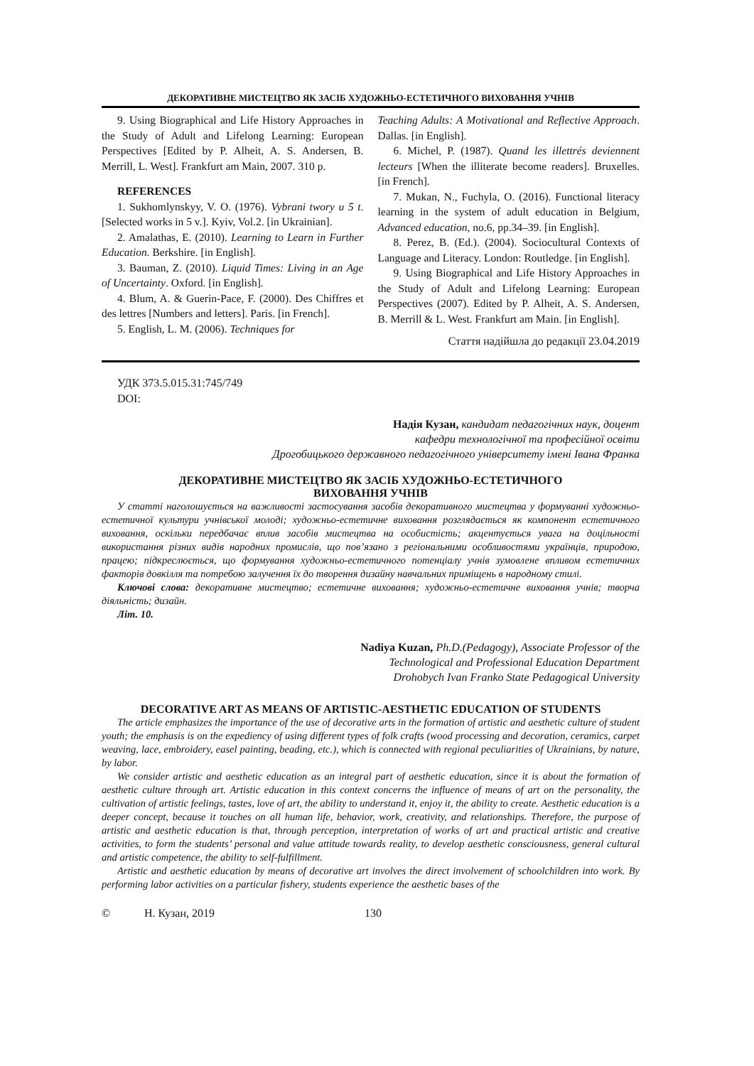ДЕКОРАТИВНЕ МИСТЕЦТВО ЯК ЗАСІБ ХУДОЖНЬО-ЕСТЕТИЧНОГО ВИХОВАННЯ УЧНІВ
9. Using Biographical and Life History Approaches in the Study of Adult and Lifelong Learning: European Perspectives [Edited by P. Alheit, A. S. Andersen, B. Merrill, L. West]. Frankfurt am Main, 2007. 310 p.
REFERENCES
1. Sukhomlynskyy, V. O. (1976). Vybrani twory u 5 t. [Selected works in 5 v.]. Kyiv, Vol.2. [in Ukrainian].
2. Amalathas, E. (2010). Learning to Learn in Further Education. Berkshire. [in English].
3. Bauman, Z. (2010). Liquid Times: Living in an Age of Uncertainty. Oxford. [in English].
4. Blum, A. & Guerin-Pace, F. (2000). Des Chiffres et des lettres [Numbers and letters]. Paris. [in French].
5. English, L. M. (2006). Techniques for
Teaching Adults: A Motivational and Reflective Approach. Dallas. [in English].
6. Michel, P. (1987). Quand les illettrés deviennent lecteurs [When the illiterate become readers]. Bruxelles. [in French].
7. Mukan, N., Fuchyla, O. (2016). Functional literacy learning in the system of adult education in Belgium, Advanced education, no.6, pp.34–39. [in English].
8. Perez, B. (Ed.). (2004). Sociocultural Contexts of Language and Literacy. London: Routledge. [in English].
9. Using Biographical and Life History Approaches in the Study of Adult and Lifelong Learning: European Perspectives (2007). Edited by P. Alheit, A. S. Andersen, B. Merrill & L. West. Frankfurt am Main. [in English].
Стаття надійшла до редакції 23.04.2019
УДК 373.5.015.31:745/749
DOI:
Надія Кузан, кандидат педагогічних наук, доцент
кафедри технологічної та професійної освіти
Дрогобицького державного педагогічного університету імені Івана Франка
ДЕКОРАТИВНЕ МИСТЕЦТВО ЯК ЗАСІБ ХУДОЖНЬО-ЕСТЕТИЧНОГО
ВИХОВАННЯ УЧНІВ
У статті наголошується на важливості застосування засобів декоративного мистецтва у формуванні художньо-естетичної культури учнівської молоді; художньо-естетичне виховання розглядається як компонент естетичного виховання, оскільки передбачає вплив засобів мистецтва на особистість; акцентується увага на доцільності використання різних видів народних промислів, що пов’язано з регіональними особливостями українців, природою, працею; підкреслюється, що формування художньо-естетичного потенціалу учнів зумовлене впливом естетичних факторів довкілля та потребою залучення їх до творення дизайну навчальних приміщень в народному стилі.
Ключові слова: декоративне мистецтво; естетичне виховання; художньо-естетичне виховання учнів; творча діяльність; дизайн.
Літ. 10.
Nadiya Kuzan, Ph.D.(Pedagogy), Associate Professor of the
Technological and Professional Education Department
Drohobych Ivan Franko State Pedagogical University
DECORATIVE ART AS MEANS OF ARTISTIC-AESTHETIC EDUCATION OF STUDENTS
The article emphasizes the importance of the use of decorative arts in the formation of artistic and aesthetic culture of student youth; the emphasis is on the expediency of using different types of folk crafts (wood processing and decoration, ceramics, carpet weaving, lace, embroidery, easel painting, beading, etc.), which is connected with regional peculiarities of Ukrainians, by nature, by labor.
We consider artistic and aesthetic education as an integral part of aesthetic education, since it is about the formation of aesthetic culture through art. Artistic education in this context concerns the influence of means of art on the personality, the cultivation of artistic feelings, tastes, love of art, the ability to understand it, enjoy it, the ability to create. Aesthetic education is a deeper concept, because it touches on all human life, behavior, work, creativity, and relationships. Therefore, the purpose of artistic and aesthetic education is that, through perception, interpretation of works of art and practical artistic and creative activities, to form the students’ personal and value attitude towards reality, to develop aesthetic consciousness, general cultural and artistic competence, the ability to self-fulfillment.
Artistic and aesthetic education by means of decorative art involves the direct involvement of schoolchildren into work. By performing labor activities on a particular fishery, students experience the aesthetic bases of the
© Н. Кузан, 2019 130